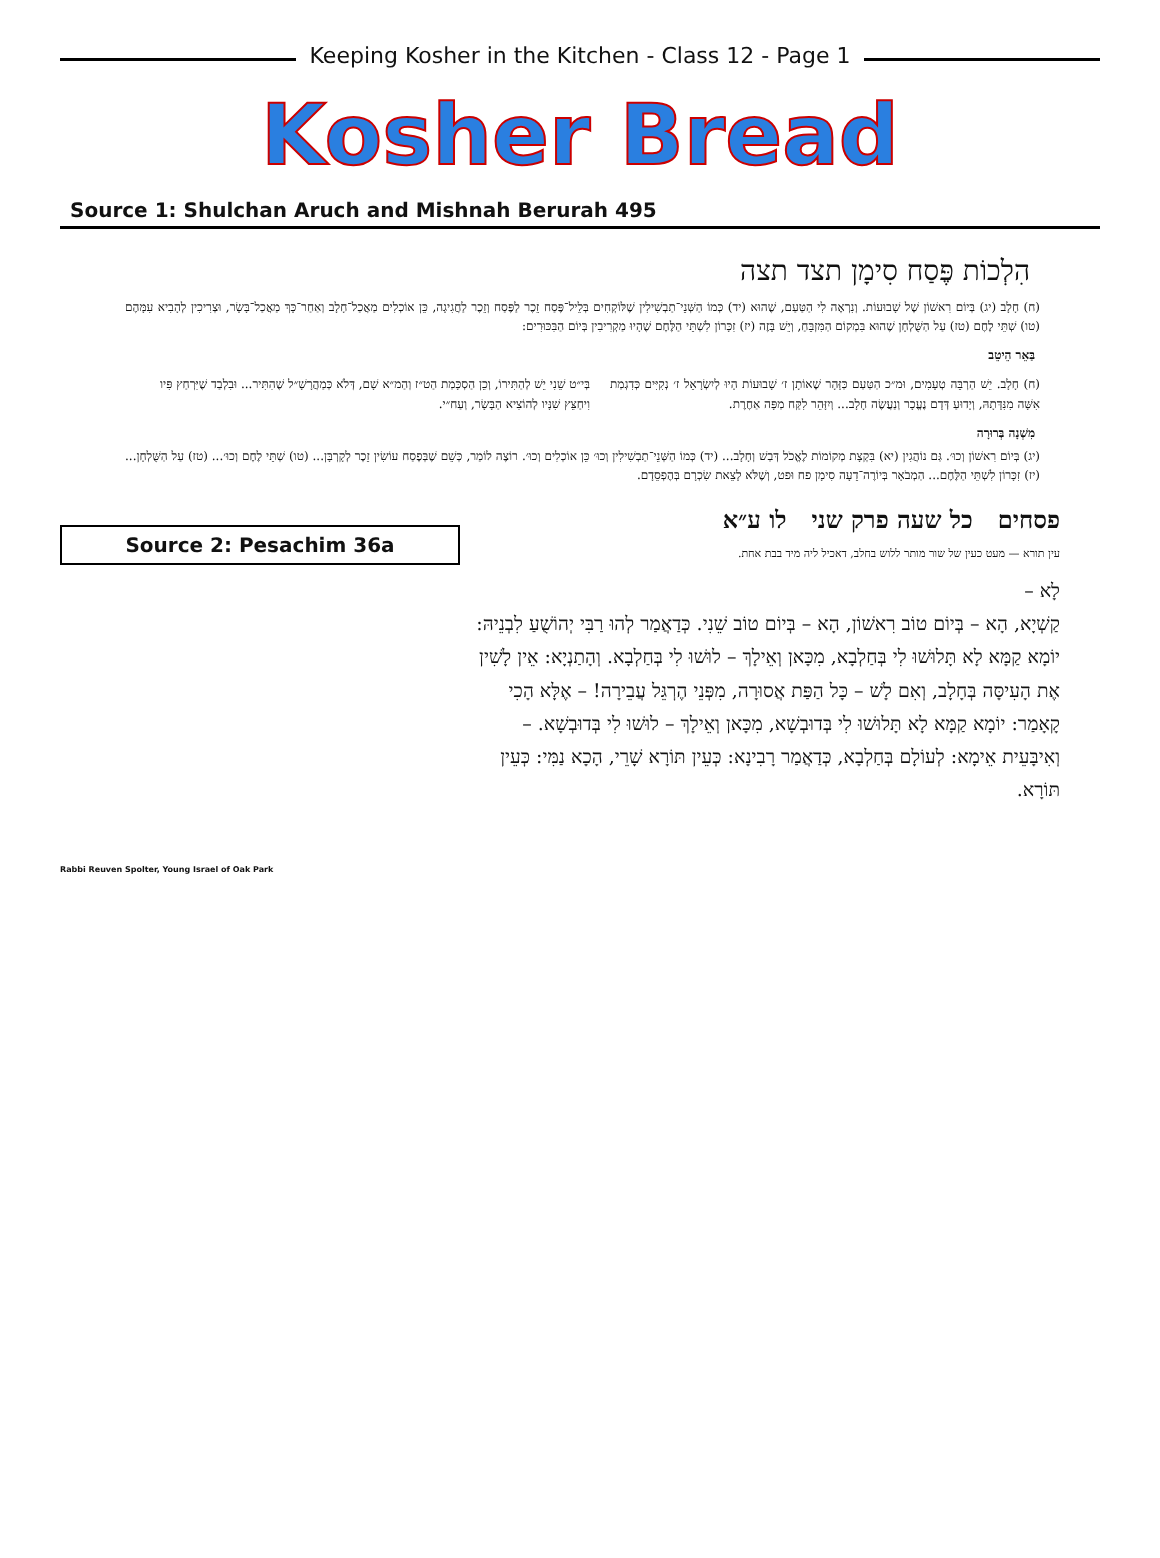Keeping Kosher in the Kitchen - Class 12 - Page 1
Kosher Bread
Source 1: Shulchan Aruch and Mishnah Berurah 495
הִלְכוֹת פֶּסַח סִימָן תצד תצה
(ח) חָלָב (יג) בְּיוֹם רִאשׁוֹן שֶׁל שָׁבוּעוֹת. וְנִרְאֶה לִי הַטַּעַם, שֶׁהוּא (יד) כְּמוֹ הַשְּׁנֵי־תַבְשִׁילִין שֶׁלּוֹקְחִים בְּלֵיל־פֶּסַח זֵכֶר לַפֶּסַח וְזֵכֶר לַחֲגִיגָה, כֵּן אוֹכְלִים מַאֲכַל־חָלָב וְאַחַר־כָּךְ מַאֲכַל־בָּשָׂר, וּצְרִיכִין לְהָבִיא עִמָּהֶם (טו) שְׁתֵּי לֶחֶם (טז) עַל הַשֻּׁלְחָן שֶׁהוּא בִּמְקוֹם הַמִּזְבֵּחַ, וְיֵשׁ בָּזֶה (יז) זִכָּרוֹן לִשְׁתֵּי הַלֶּחֶם שֶׁהָיוּ מַקְרִיבִין בְּיוֹם הַבִּכּוּרִים:
בַּאֵר הֵיטֵב
(ח) חָלָב. יֵשׁ הַרְבֵּה טְעָמִים, וּמ״כ הַטַּעַם כַּזָּהָר שֶׁאוֹתָן ז׳ שָׁבוּעוֹת הָיוּ לְיִשְׂרָאֵל ז׳ נְקִיִּים כְּדִגְמַת אִשָּׁה מִנִּדָּתָהּ, וְיָדוּעַ דְּדָם נֶעֱכָר וְנַעֲשֶׂה חָלָב... וְיִזָּהֵר לִקַּח מַפָּה אַחֶרֶת.
בְּי״ט שֵׁנִי יֵשׁ לְהַתִּירוֹ, וְכֵן הַסְכָּמַת הַט״ז וְהַמ״א שָׁם, דְּלֹא כְּמַהֲרָשָׁ״ל שֶׁהִתִּיר... וּבִלְבַד שֶׁיִּרְחַץ פִּיו וִיחַצֵּץ שִׁנָּיו לְהוֹצִיא הַבָּשָׂר, וְעַח״י.
מִשְׁנָה בְּרוּרָה
(יג) בְּיוֹם רִאשׁוֹן וְכוּ׳. גַּם נוֹהֲגִין (יא) בִּקְצָת מְקוֹמוֹת לֶאֱכֹל דְּבַשׁ וְחָלָב... (יד) כְּמוֹ הַשְּׁנֵי־תַבְשִׁילִין וְכוּ׳ כֵּן אוֹכְלִים וְכוּ׳. רוֹצֶה לוֹמַר, כְּשֵׁם שֶׁבְּפֶסַח עוֹשִׂין זֵכֶר לְקָרְבָּן... (טו) שְׁתֵּי לֶחֶם וְכוּ׳... (טז) עַל הַשֻּׁלְחָן... (יז) זִכָּרוֹן לִשְׁתֵּי הַלֶּחֶם... הַמְבֹאָר בְּיוֹרֶה־דֵעָה סִימָן פח וּפט, וְשֶׁלֹּא לָצֵאת שִׂכְרָם בְּהֶפְסֵדָם.
Source 2: Pesachim 36a
Rabbi Reuven Spolter, Young Israel of Oak Park
פסחים כל שעה פרק שני לו ע״א
עין תורא — מעט כעין של שור מותר ללוש בחלב, דאכיל ליה מיד בבת אחת.
לָא –
קַשְׁיָא, הָא – בְּיוֹם טוֹב רִאשׁוֹן, הָא – בְּיוֹם טוֹב שֵׁנִי. כְּדַאֲמַר לְהוּ רַבִּי יְהוֹשֻׁעַ לִבְנֵיהּ: יוֹמָא קַמָּא לָא תָּלוּשׁוּ לִי בְּחַלְבָא, מִכָּאן וְאֵילָךְ – לוּשׁוּ לִי בְּחַלְבָא. וְהָתַנְיָא: אֵין לָשִׁין אֶת הָעִיסָּה בְּחָלָב, וְאִם לָשׁ – כָּל הַפַּת אֲסוּרָה, מִפְּנֵי הֶרְגֵּל עֲבֵירָה! – אֶלָּא הָכִי קָאָמַר: יוֹמָא קַמָּא לָא תָּלוּשׁוּ לִי בְּדוּבְשָׁא, מִכָּאן וְאֵילָךְ – לוּשׁוּ לִי בְּדוּבְשָׁא. – וְאִיבָּעֵית אֵימָא: לְעוֹלָם בְּחַלְבָא, כְּדַאֲמַר רָבִינָא: כְּעֵין תּוֹרָא שָׁרֵי, הָכָא נַמִּי: כְּעֵין תּוֹרָא.